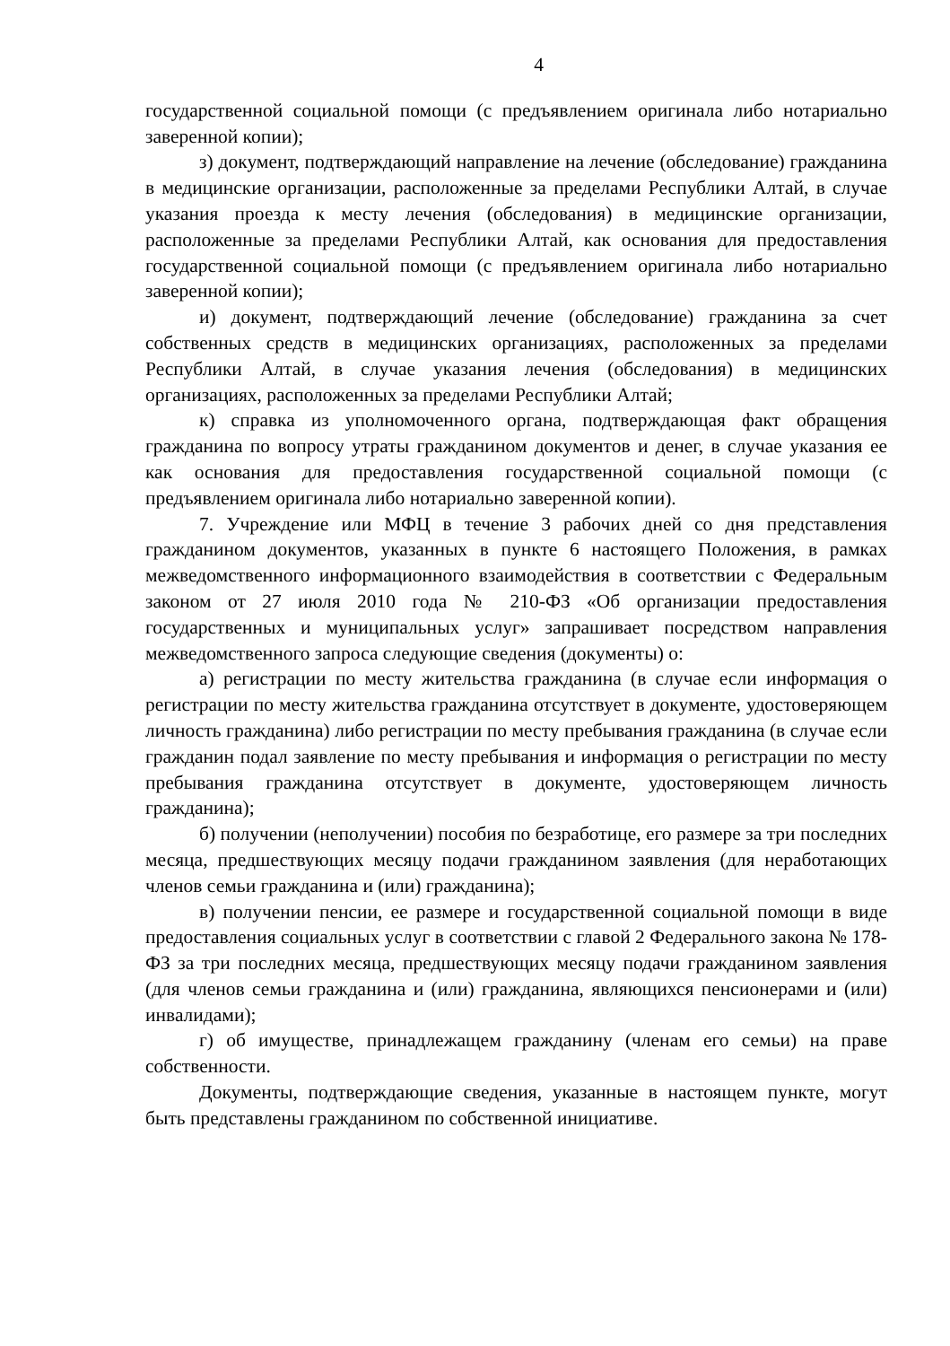4
государственной социальной помощи (с предъявлением оригинала либо нотариально заверенной копии);
з) документ, подтверждающий направление на лечение (обследование) гражданина в медицинские организации, расположенные за пределами Республики Алтай, в случае указания проезда к месту лечения (обследования) в медицинские организации, расположенные за пределами Республики Алтай, как основания для предоставления государственной социальной помощи (с предъявлением оригинала либо нотариально заверенной копии);
и) документ, подтверждающий лечение (обследование) гражданина за счет собственных средств в медицинских организациях, расположенных за пределами Республики Алтай, в случае указания лечения (обследования) в медицинских организациях, расположенных за пределами Республики Алтай;
к) справка из уполномоченного органа, подтверждающая факт обращения гражданина по вопросу утраты гражданином документов и денег, в случае указания ее как основания для предоставления государственной социальной помощи (с предъявлением оригинала либо нотариально заверенной копии).
7. Учреждение или МФЦ в течение 3 рабочих дней со дня представления гражданином документов, указанных в пункте 6 настоящего Положения, в рамках межведомственного информационного взаимодействия в соответствии с Федеральным законом от 27 июля 2010 года № 210-ФЗ «Об организации предоставления государственных и муниципальных услуг» запрашивает посредством направления межведомственного запроса следующие сведения (документы) о:
а) регистрации по месту жительства гражданина (в случае если информация о регистрации по месту жительства гражданина отсутствует в документе, удостоверяющем личность гражданина) либо регистрации по месту пребывания гражданина (в случае если гражданин подал заявление по месту пребывания и информация о регистрации по месту пребывания гражданина отсутствует в документе, удостоверяющем личность гражданина);
б) получении (неполучении) пособия по безработице, его размере за три последних месяца, предшествующих месяцу подачи гражданином заявления (для неработающих членов семьи гражданина и (или) гражданина);
в) получении пенсии, ее размере и государственной социальной помощи в виде предоставления социальных услуг в соответствии с главой 2 Федерального закона № 178-ФЗ за три последних месяца, предшествующих месяцу подачи гражданином заявления (для членов семьи гражданина и (или) гражданина, являющихся пенсионерами и (или) инвалидами);
г) об имуществе, принадлежащем гражданину (членам его семьи) на праве собственности.
Документы, подтверждающие сведения, указанные в настоящем пункте, могут быть представлены гражданином по собственной инициативе.